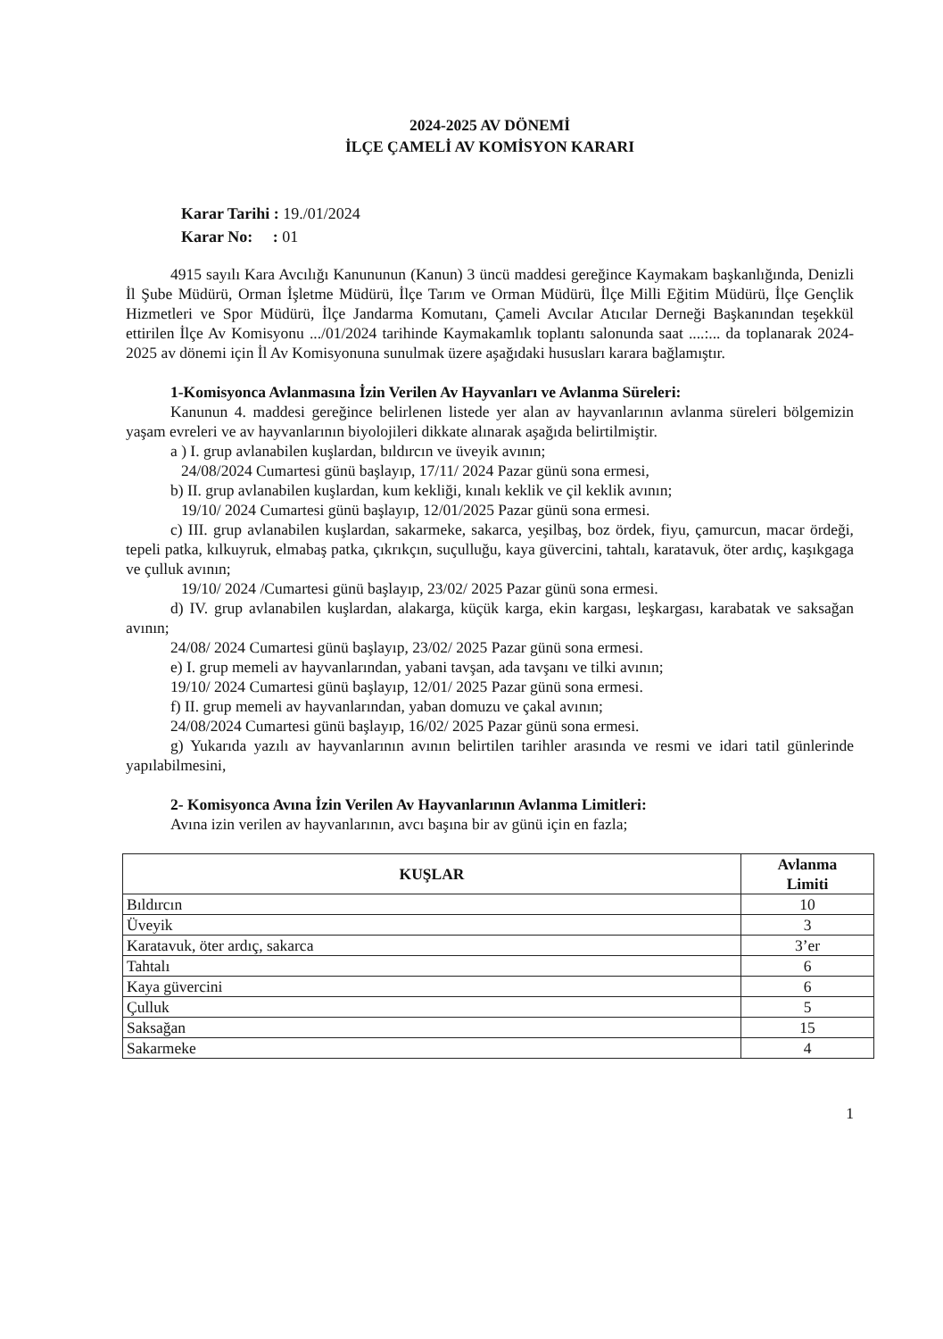2024-2025 AV DÖNEMİ
İLÇE ÇAMELİ AV KOMİSYON KARARI
Karar Tarihi : 19./01/2024
Karar No: : 01
4915 sayılı Kara Avcılığı Kanununun (Kanun) 3 üncü maddesi gereğince Kaymakam başkanlığında, Denizli İl Şube Müdürü, Orman İşletme Müdürü, İlçe Tarım ve Orman Müdürü, İlçe Milli Eğitim Müdürü, İlçe Gençlik Hizmetleri ve Spor Müdürü, İlçe Jandarma Komutanı, Çameli Avcılar Atıcılar Derneği Başkanından teşekkül ettirilen İlçe Av Komisyonu .../01/2024 tarihinde Kaymakamlık toplantı salonunda saat ....:... da toplanarak 2024-2025 av dönemi için İl Av Komisyonuna sunulmak üzere aşağıdaki hususları karara bağlamıştır.
1-Komisyonca Avlanmasına İzin Verilen Av Hayvanları ve Avlanma Süreleri:
Kanunun 4. maddesi gereğince belirlenen listede yer alan av hayvanlarının avlanma süreleri bölgemizin yaşam evreleri ve av hayvanlarının biyolojileri dikkate alınarak aşağıda belirtilmiştir.
a ) I. grup avlanabilen kuşlardan, bıldırcın ve üveyik avının;
24/08/2024 Cumartesi günü başlayıp, 17/11/ 2024 Pazar günü sona ermesi,
b) II. grup avlanabilen kuşlardan, kum kekliği, kınalı keklik ve çil keklik avının;
19/10/ 2024 Cumartesi günü başlayıp, 12/01/2025 Pazar günü sona ermesi.
c) III. grup avlanabilen kuşlardan, sakarmeke, sakarca, yeşilbaş, boz ördek, fiyu, çamurcun, macar ördeği, tepeli patka, kılkuyruk, elmabaş patka, çıkrıkçın, suçulluğu, kaya güvercini, tahtalı, karatavuk, öter ardıç, kaşıkgaga ve çulluk avının;
19/10/ 2024 /Cumartesi günü başlayıp, 23/02/ 2025 Pazar günü sona ermesi.
d) IV. grup avlanabilen kuşlardan, alakarga, küçük karga, ekin kargası, leşkargası, karabatak ve saksağan avının;
24/08/ 2024 Cumartesi günü başlayıp, 23/02/ 2025 Pazar günü sona ermesi.
e) I. grup memeli av hayvanlarından, yabani tavşan, ada tavşanı ve tilki avının;
19/10/ 2024 Cumartesi günü başlayıp, 12/01/ 2025 Pazar günü sona ermesi.
f) II. grup memeli av hayvanlarından, yaban domuzu ve çakal avının;
24/08/2024 Cumartesi günü başlayıp, 16/02/ 2025 Pazar günü sona ermesi.
g) Yukarıda yazılı av hayvanlarının avının belirtilen tarihler arasında ve resmi ve idari tatil günlerinde yapılabilmesini,
2- Komisyonca Avına İzin Verilen Av Hayvanlarının Avlanma Limitleri:
Avına izin verilen av hayvanlarının, avcı başına bir av günü için en fazla;
| KUŞLAR | Avlanma Limiti |
| --- | --- |
| Bıldırcın | 10 |
| Üveyik | 3 |
| Karatavuk, öter ardıç, sakarca | 3’er |
| Tahtalı | 6 |
| Kaya güvercini | 6 |
| Çulluk | 5 |
| Saksağan | 15 |
| Sakarmeke | 4 |
1